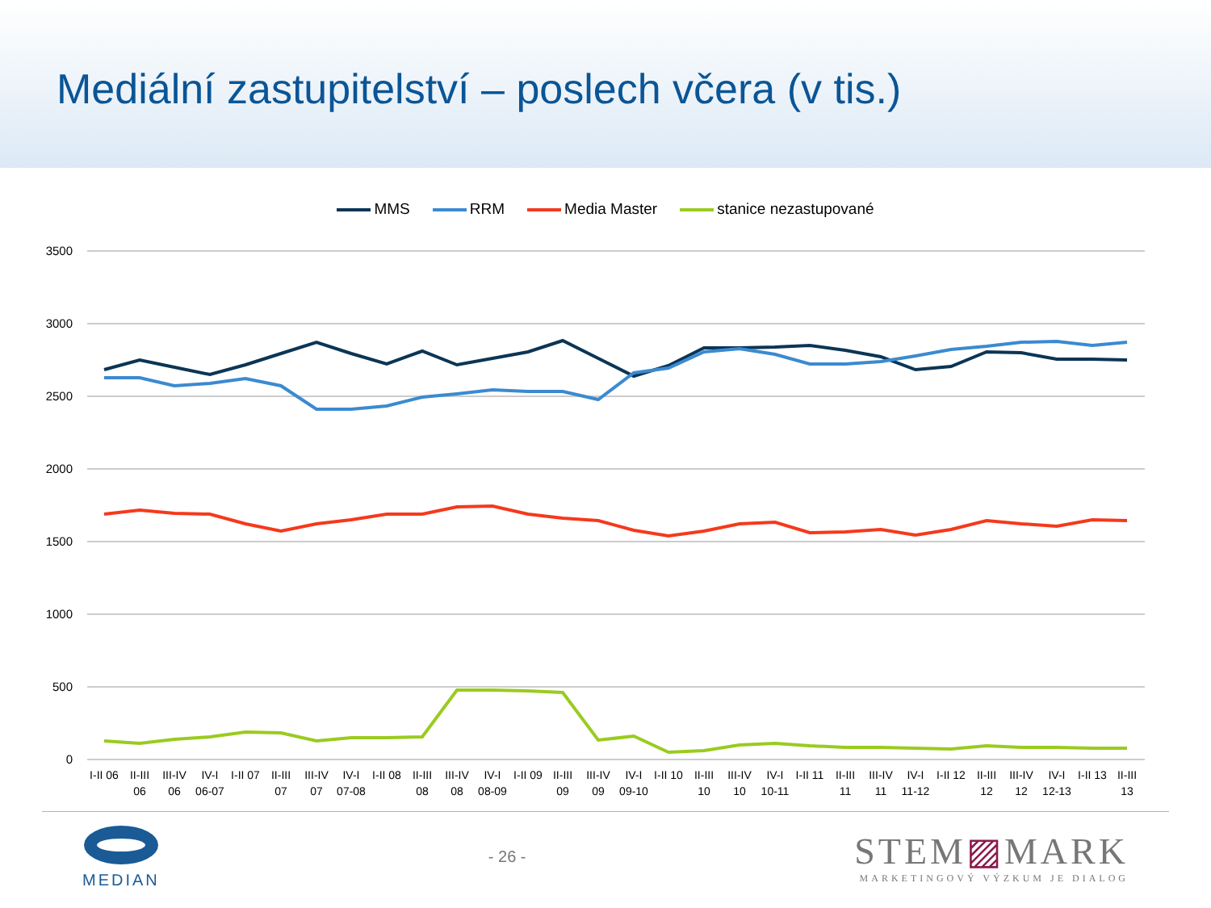Mediální zastupitelství – poslech včera (v tis.)
MMS RRM Media Master stanice nezastupované
3500
3000
2500
2000
1500
1000
500
0
I-II 06
II-III
06
III-IV
06
IV-I
06-07
I-II 07
II-III
07
III-IV
07
IV-I
07-08
I-II 08
II-III
08
III-IV
08
IV-I
08-09
I-II 09
II-III
09
III-IV
09
IV-I
09-10
I-II 10
II-III
10
III-IV
10
IV-I
10-11
I-II 11
II-III
11
III-IV
11
IV-I
11-12
I-II 12
II-III
12
III-IV
12
IV-I
12-13
I-II 13
II-III
13
MEDIAN - 26 -
STEM▨MARK
MARKETINGOVÝ VÝZKUM JE DIALOG